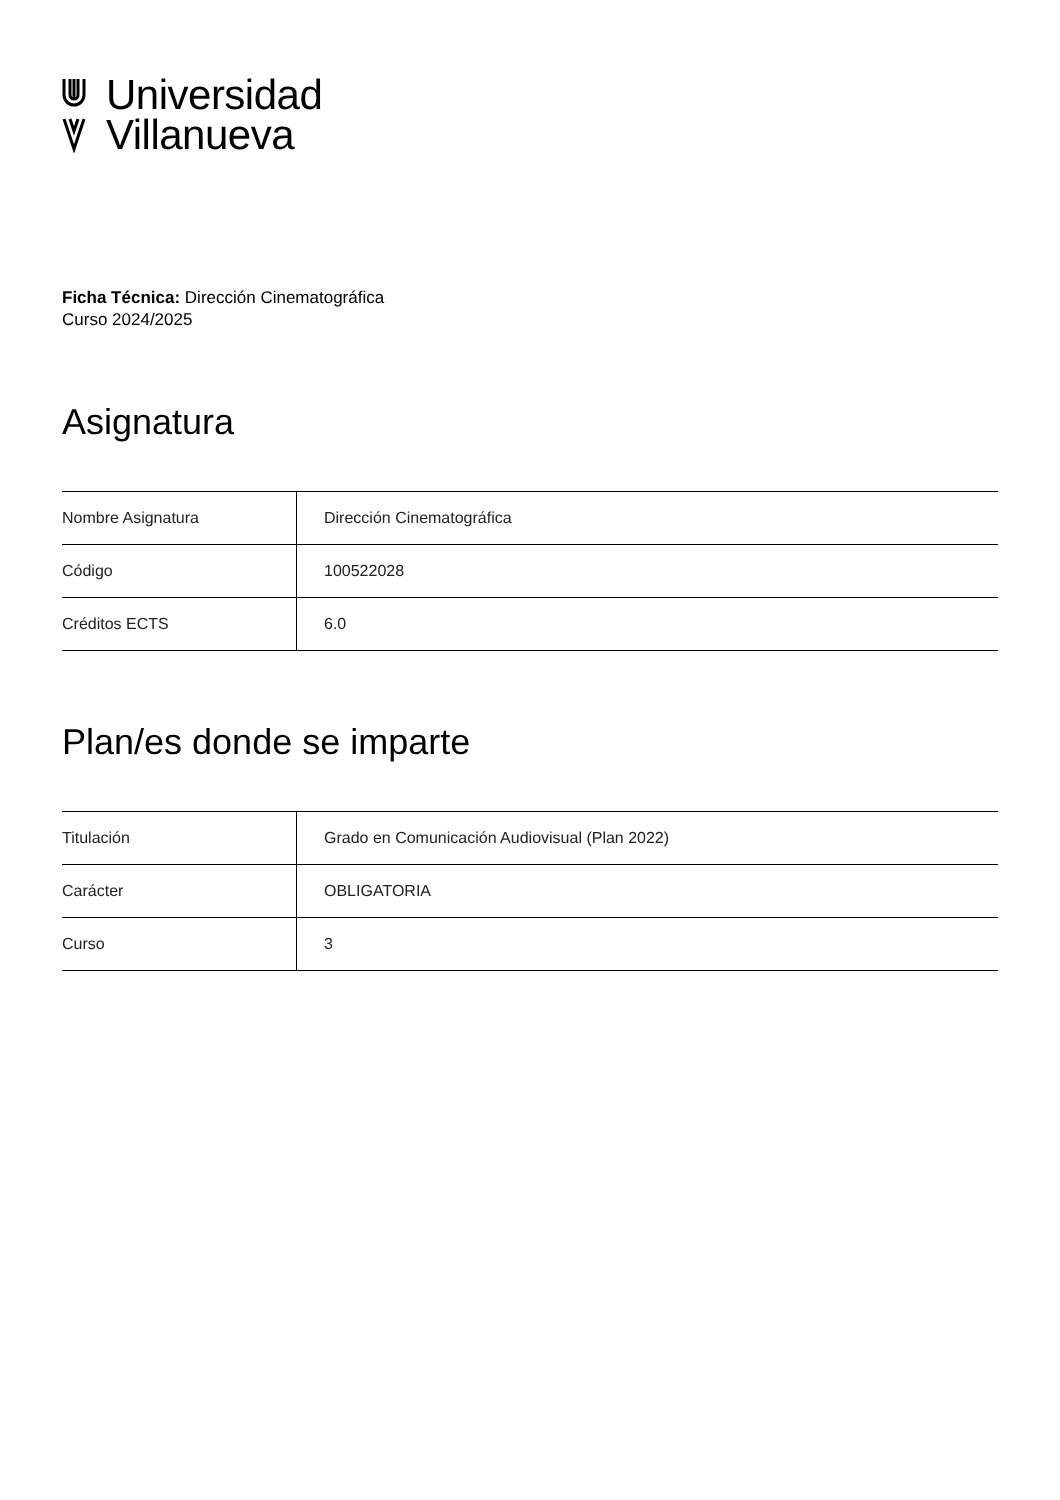Universidad
Villanueva
Ficha Técnica: Dirección Cinematográfica
Curso 2024/2025
Asignatura
| Nombre Asignatura | Dirección Cinematográfica |
| Código | 100522028 |
| Créditos ECTS | 6.0 |
Plan/es donde se imparte
| Titulación | Grado en Comunicación Audiovisual (Plan 2022) |
| Carácter | OBLIGATORIA |
| Curso | 3 |